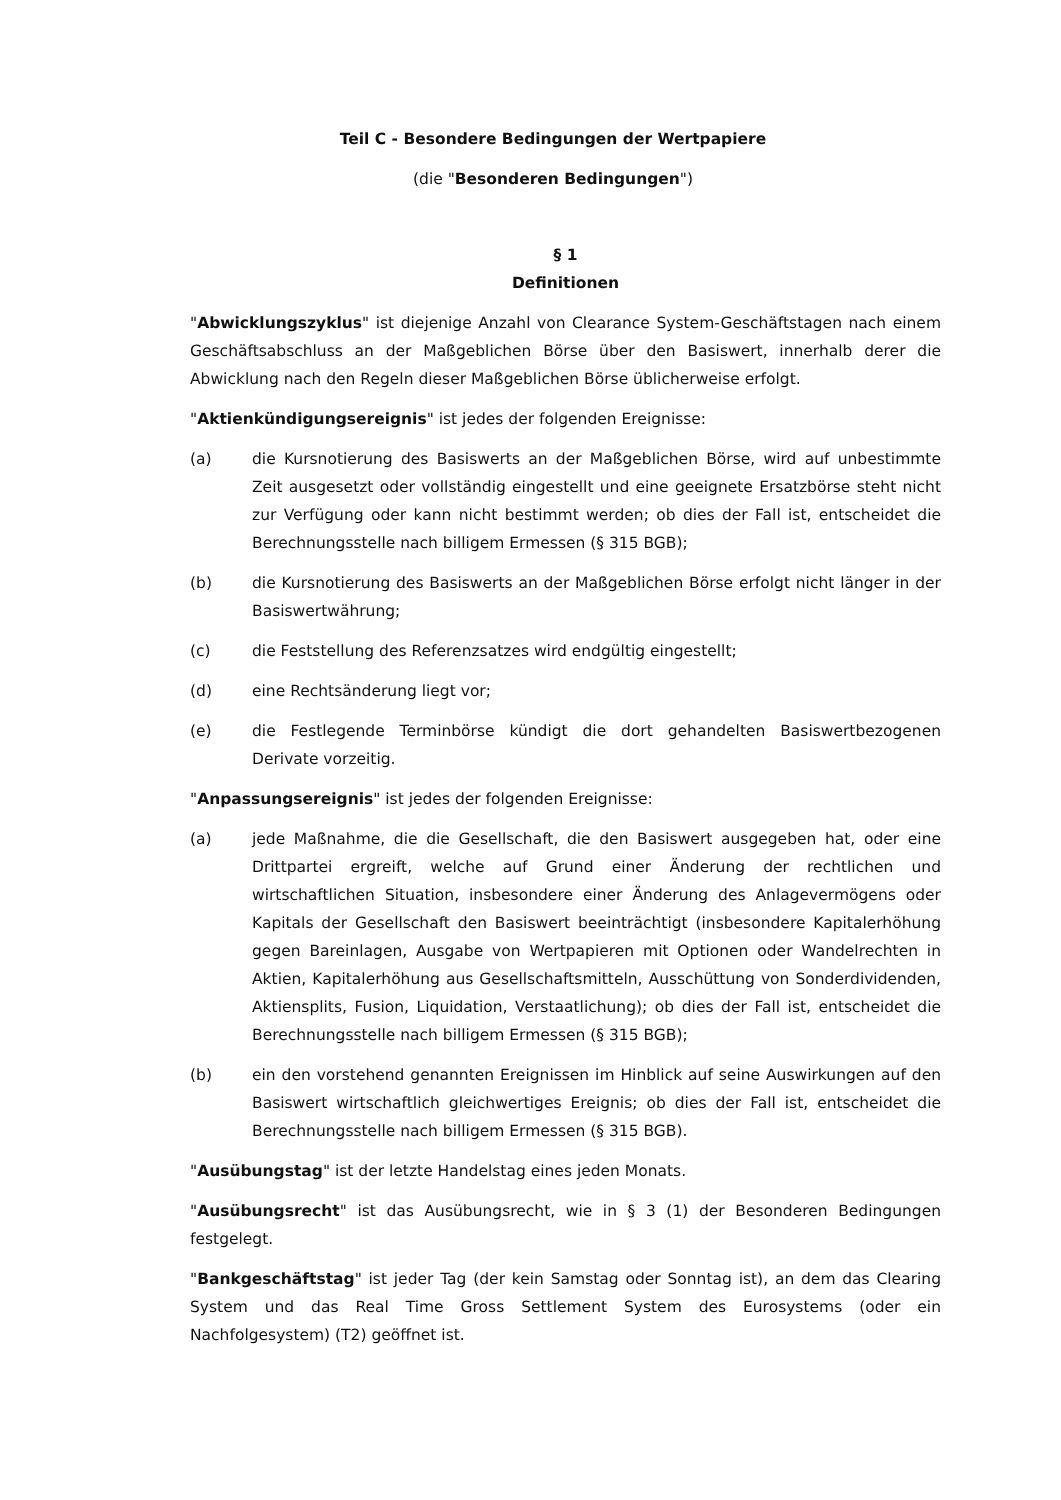Teil C - Besondere Bedingungen der Wertpapiere
(die "Besonderen Bedingungen")
§ 1
Definitionen
"Abwicklungszyklus" ist diejenige Anzahl von Clearance System-Geschäftstagen nach einem Geschäftsabschluss an der Maßgeblichen Börse über den Basiswert, innerhalb derer die Abwicklung nach den Regeln dieser Maßgeblichen Börse üblicherweise erfolgt.
"Aktienkündigungsereignis" ist jedes der folgenden Ereignisse:
(a) die Kursnotierung des Basiswerts an der Maßgeblichen Börse, wird auf unbestimmte Zeit ausgesetzt oder vollständig eingestellt und eine geeignete Ersatzbörse steht nicht zur Verfügung oder kann nicht bestimmt werden; ob dies der Fall ist, entscheidet die Berechnungsstelle nach billigem Ermessen (§ 315 BGB);
(b) die Kursnotierung des Basiswerts an der Maßgeblichen Börse erfolgt nicht länger in der Basiswertwährung;
(c) die Feststellung des Referenzsatzes wird endgültig eingestellt;
(d) eine Rechtsänderung liegt vor;
(e) die Festlegende Terminbörse kündigt die dort gehandelten Basiswertbezogenen Derivate vorzeitig.
"Anpassungsereignis" ist jedes der folgenden Ereignisse:
(a) jede Maßnahme, die die Gesellschaft, die den Basiswert ausgegeben hat, oder eine Drittpartei ergreift, welche auf Grund einer Änderung der rechtlichen und wirtschaftlichen Situation, insbesondere einer Änderung des Anlagevermögens oder Kapitals der Gesellschaft den Basiswert beeinträchtigt (insbesondere Kapitalerhöhung gegen Bareinlagen, Ausgabe von Wertpapieren mit Optionen oder Wandelrechten in Aktien, Kapitalerhöhung aus Gesellschaftsmitteln, Ausschüttung von Sonderdividenden, Aktiensplits, Fusion, Liquidation, Verstaatlichung); ob dies der Fall ist, entscheidet die Berechnungsstelle nach billigem Ermessen (§ 315 BGB);
(b) ein den vorstehend genannten Ereignissen im Hinblick auf seine Auswirkungen auf den Basiswert wirtschaftlich gleichwertiges Ereignis; ob dies der Fall ist, entscheidet die Berechnungsstelle nach billigem Ermessen (§ 315 BGB).
"Ausübungstag" ist der letzte Handelstag eines jeden Monats.
"Ausübungsrecht" ist das Ausübungsrecht, wie in § 3 (1) der Besonderen Bedingungen festgelegt.
"Bankgeschäftstag" ist jeder Tag (der kein Samstag oder Sonntag ist), an dem das Clearing System und das Real Time Gross Settlement System des Eurosystems (oder ein Nachfolgesystem) (T2) geöffnet ist.